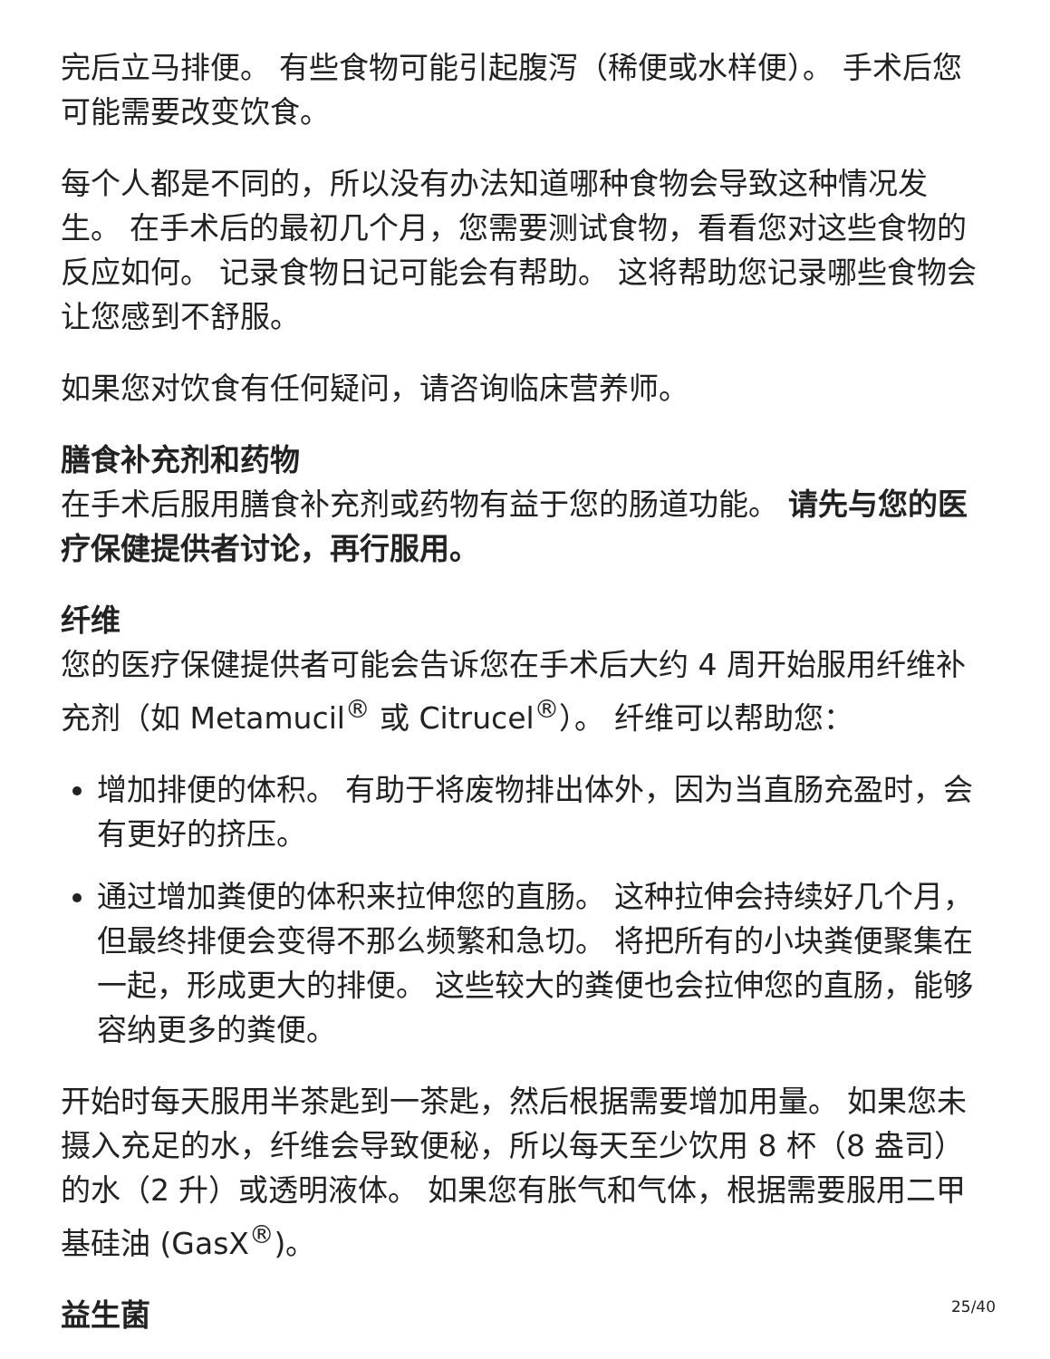完后立马排便。 有些食物可能引起腹泻（稀便或水样便）。 手术后您可能需要改变饮食。
每个人都是不同的，所以没有办法知道哪种食物会导致这种情况发生。 在手术后的最初几个月，您需要测试食物，看看您对这些食物的反应如何。 记录食物日记可能会有帮助。 这将帮助您记录哪些食物会让您感到不舒服。
如果您对饮食有任何疑问，请咨询临床营养师。
膳食补充剂和药物
在手术后服用膳食补充剂或药物有益于您的肠道功能。 请先与您的医疗保健提供者讨论，再行服用。
纤维
您的医疗保健提供者可能会告诉您在手术后大约 4 周开始服用纤维补充剂（如 Metamucil<sup>®</sup> 或 Citrucel<sup>®</sup>）。 纤维可以帮助您：
增加排便的体积。 有助于将废物排出体外，因为当直肠充盈时，会有更好的挤压。
通过增加粪便的体积来拉伸您的直肠。 这种拉伸会持续好几个月，但最终排便会变得不那么频繁和急切。 将把所有的小块粪便聚集在一起，形成更大的排便。 这些较大的粪便也会拉伸您的直肠，能够容纳更多的粪便。
开始时每天服用半茶匙到一茶匙，然后根据需要增加用量。 如果您未摄入充足的水，纤维会导致便秘，所以每天至少饮用 8 杯（8 盎司）的水（2 升）或透明液体。 如果您有胀气和气体，根据需要服用二甲基硅油 (GasX<sup>®</sup>)。
益生菌
25/40